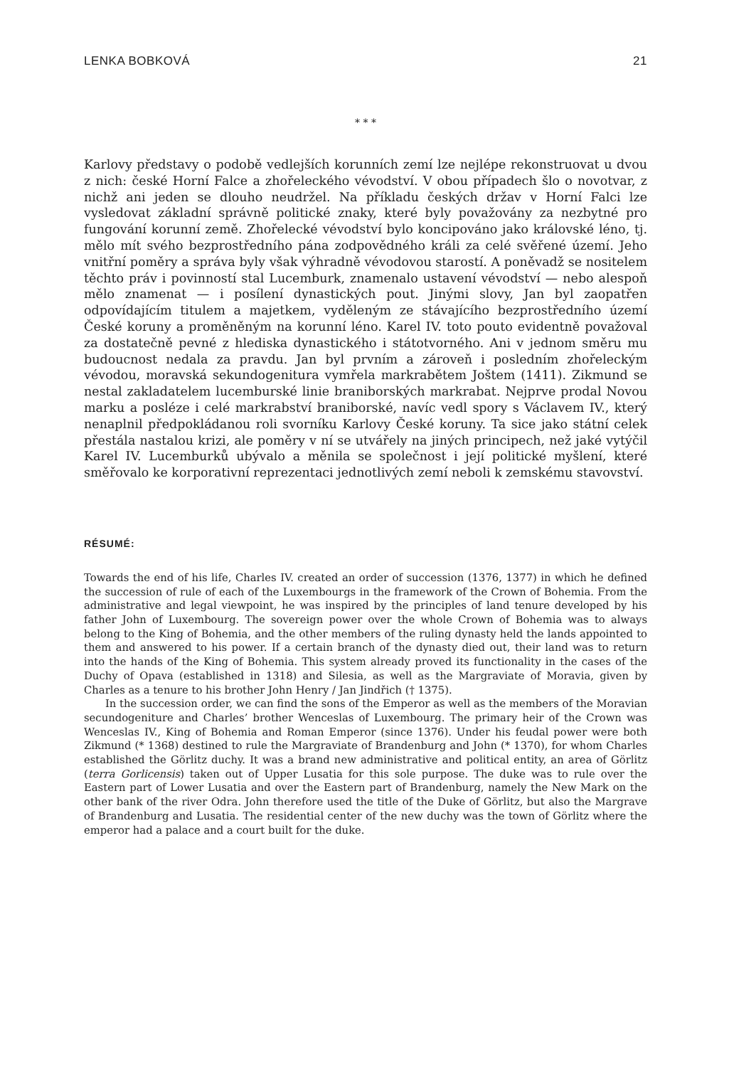LENKA BOBKOVÁ 21
* * *
Karlovy představy o podobě vedlejších korunních zemí lze nejlépe rekonstruovat u dvou z nich: české Horní Falce a zhořeleckého vévodství. V obou případech šlo o novotvar, z nichž ani jeden se dlouho neudržel. Na příkladu českých držav v Horní Falci lze vysledovat základní správně politické znaky, které byly považovány za nezbytné pro fungování korunní země. Zhořelecké vévodství bylo koncipováno jako královské léno, tj. mělo mít svého bezprostředního pána zodpovědného králi za celé svěřené území. Jeho vnitřní poměry a správa byly však výhradně vévodovou starostí. A poněvadž se nositelem těchto práv i povinností stal Lucemburk, znamenalo ustavení vévodství — nebo alespoň mělo znamenat — i posílení dynastických pout. Jinými slovy, Jan byl zaopatřen odpovídajícím titulem a majetkem, vyděleným ze stávajícího bezprostředního území České koruny a proměněným na korunní léno. Karel IV. toto pouto evidentně považoval za dostatečně pevné z hlediska dynastického i státotvorného. Ani v jednom směru mu budoucnost nedala za pravdu. Jan byl prvním a zároveň i posledním zhořeleckým vévodou, moravská sekundogenitura vymřela markrabětem Joštem (1411). Zikmund se nestal zakladatelem lucemburské linie braniborských markrabat. Nejprve prodal Novou marku a posléze i celé markrabství braniborské, navíc vedl spory s Václavem IV., který nenaplnil předpokládanou roli svorníku Karlovy České koruny. Ta sice jako státní celek přestála nastalou krizi, ale poměry v ní se utvářely na jiných principech, než jaké vytýčil Karel IV. Lucemburků ubývalo a měnila se společnost i její politické myšlení, které směřovalo ke korporativní reprezentaci jednotlivých zemí neboli k zemskému stavovství.
RÉSUMÉ:
Towards the end of his life, Charles IV. created an order of succession (1376, 1377) in which he defined the succession of rule of each of the Luxembourgs in the framework of the Crown of Bohemia. From the administrative and legal viewpoint, he was inspired by the principles of land tenure developed by his father John of Luxembourg. The sovereign power over the whole Crown of Bohemia was to always belong to the King of Bohemia, and the other members of the ruling dynasty held the lands appointed to them and answered to his power. If a certain branch of the dynasty died out, their land was to return into the hands of the King of Bohemia. This system already proved its functionality in the cases of the Duchy of Opava (established in 1318) and Silesia, as well as the Margraviate of Moravia, given by Charles as a tenure to his brother John Henry / Jan Jindřich († 1375).
In the succession order, we can find the sons of the Emperor as well as the members of the Moravian secundogeniture and Charles’ brother Wenceslas of Luxembourg. The primary heir of the Crown was Wenceslas IV., King of Bohemia and Roman Emperor (since 1376). Under his feudal power were both Zikmund (* 1368) destined to rule the Margraviate of Brandenburg and John (* 1370), for whom Charles established the Görlitz duchy. It was a brand new administrative and political entity, an area of Görlitz (terra Gorlicensis) taken out of Upper Lusatia for this sole purpose. The duke was to rule over the Eastern part of Lower Lusatia and over the Eastern part of Brandenburg, namely the New Mark on the other bank of the river Odra. John therefore used the title of the Duke of Görlitz, but also the Margrave of Brandenburg and Lusatia. The residential center of the new duchy was the town of Görlitz where the emperor had a palace and a court built for the duke.